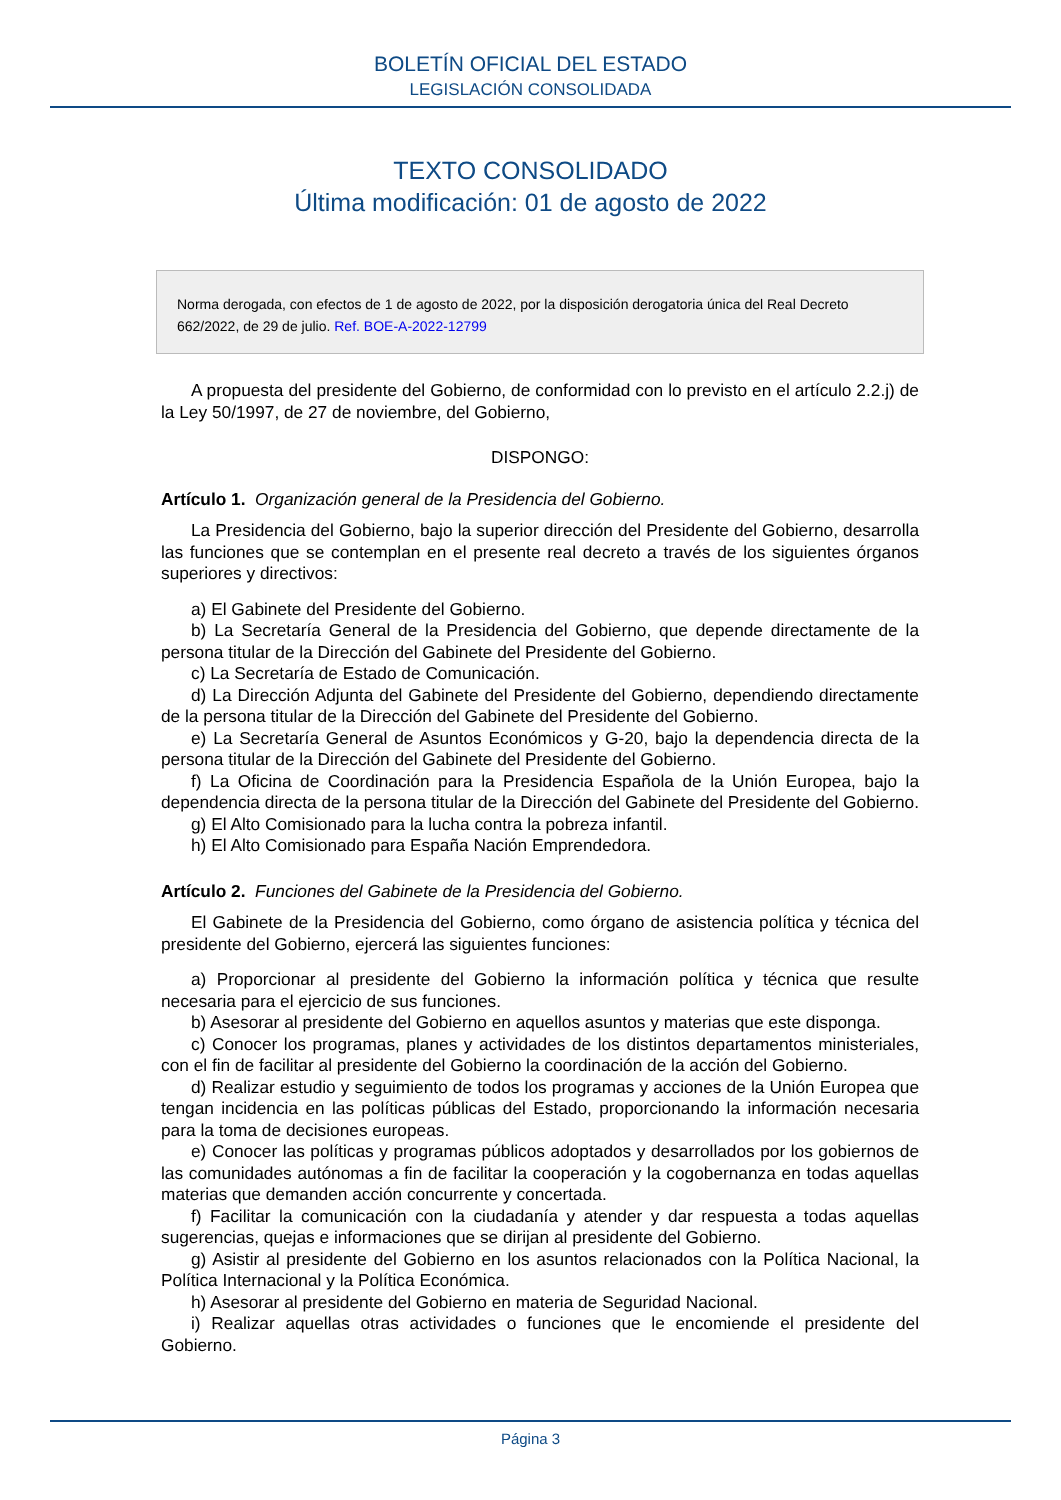BOLETÍN OFICIAL DEL ESTADO
LEGISLACIÓN CONSOLIDADA
TEXTO CONSOLIDADO
Última modificación: 01 de agosto de 2022
Norma derogada, con efectos de 1 de agosto de 2022, por la disposición derogatoria única del Real Decreto 662/2022, de 29 de julio. Ref. BOE-A-2022-12799
A propuesta del presidente del Gobierno, de conformidad con lo previsto en el artículo 2.2.j) de la Ley 50/1997, de 27 de noviembre, del Gobierno,
DISPONGO:
Artículo 1. Organización general de la Presidencia del Gobierno.
La Presidencia del Gobierno, bajo la superior dirección del Presidente del Gobierno, desarrolla las funciones que se contemplan en el presente real decreto a través de los siguientes órganos superiores y directivos:
a) El Gabinete del Presidente del Gobierno.
b) La Secretaría General de la Presidencia del Gobierno, que depende directamente de la persona titular de la Dirección del Gabinete del Presidente del Gobierno.
c) La Secretaría de Estado de Comunicación.
d) La Dirección Adjunta del Gabinete del Presidente del Gobierno, dependiendo directamente de la persona titular de la Dirección del Gabinete del Presidente del Gobierno.
e) La Secretaría General de Asuntos Económicos y G-20, bajo la dependencia directa de la persona titular de la Dirección del Gabinete del Presidente del Gobierno.
f) La Oficina de Coordinación para la Presidencia Española de la Unión Europea, bajo la dependencia directa de la persona titular de la Dirección del Gabinete del Presidente del Gobierno.
g) El Alto Comisionado para la lucha contra la pobreza infantil.
h) El Alto Comisionado para España Nación Emprendedora.
Artículo 2. Funciones del Gabinete de la Presidencia del Gobierno.
El Gabinete de la Presidencia del Gobierno, como órgano de asistencia política y técnica del presidente del Gobierno, ejercerá las siguientes funciones:
a) Proporcionar al presidente del Gobierno la información política y técnica que resulte necesaria para el ejercicio de sus funciones.
b) Asesorar al presidente del Gobierno en aquellos asuntos y materias que este disponga.
c) Conocer los programas, planes y actividades de los distintos departamentos ministeriales, con el fin de facilitar al presidente del Gobierno la coordinación de la acción del Gobierno.
d) Realizar estudio y seguimiento de todos los programas y acciones de la Unión Europea que tengan incidencia en las políticas públicas del Estado, proporcionando la información necesaria para la toma de decisiones europeas.
e) Conocer las políticas y programas públicos adoptados y desarrollados por los gobiernos de las comunidades autónomas a fin de facilitar la cooperación y la cogobernanza en todas aquellas materias que demanden acción concurrente y concertada.
f) Facilitar la comunicación con la ciudadanía y atender y dar respuesta a todas aquellas sugerencias, quejas e informaciones que se dirijan al presidente del Gobierno.
g) Asistir al presidente del Gobierno en los asuntos relacionados con la Política Nacional, la Política Internacional y la Política Económica.
h) Asesorar al presidente del Gobierno en materia de Seguridad Nacional.
i) Realizar aquellas otras actividades o funciones que le encomiende el presidente del Gobierno.
Página 3